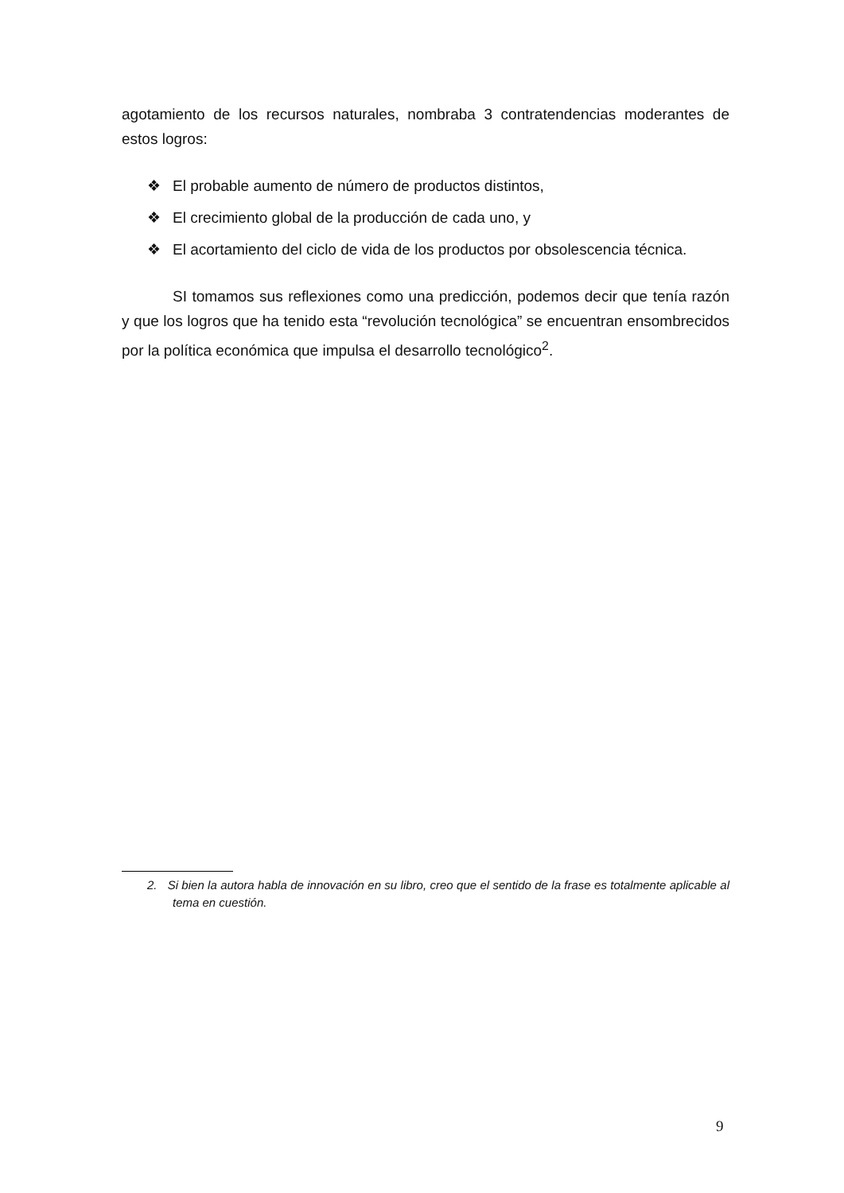agotamiento de los recursos naturales, nombraba 3 contratendencias moderantes de estos logros:
❖ El probable aumento de número de productos distintos,
❖ El crecimiento global de la producción de cada uno, y
❖ El acortamiento del ciclo de vida de los productos por obsolescencia técnica.
SI tomamos sus reflexiones como una predicción, podemos decir que tenía razón y que los logros que ha tenido esta “revolución tecnológica” se encuentran ensombrecidos por la política económica que impulsa el desarrollo tecnológico<sup>2</sup>.
2. Si bien la autora habla de innovación en su libro, creo que el sentido de la frase es totalmente aplicable al tema en cuestión.
9